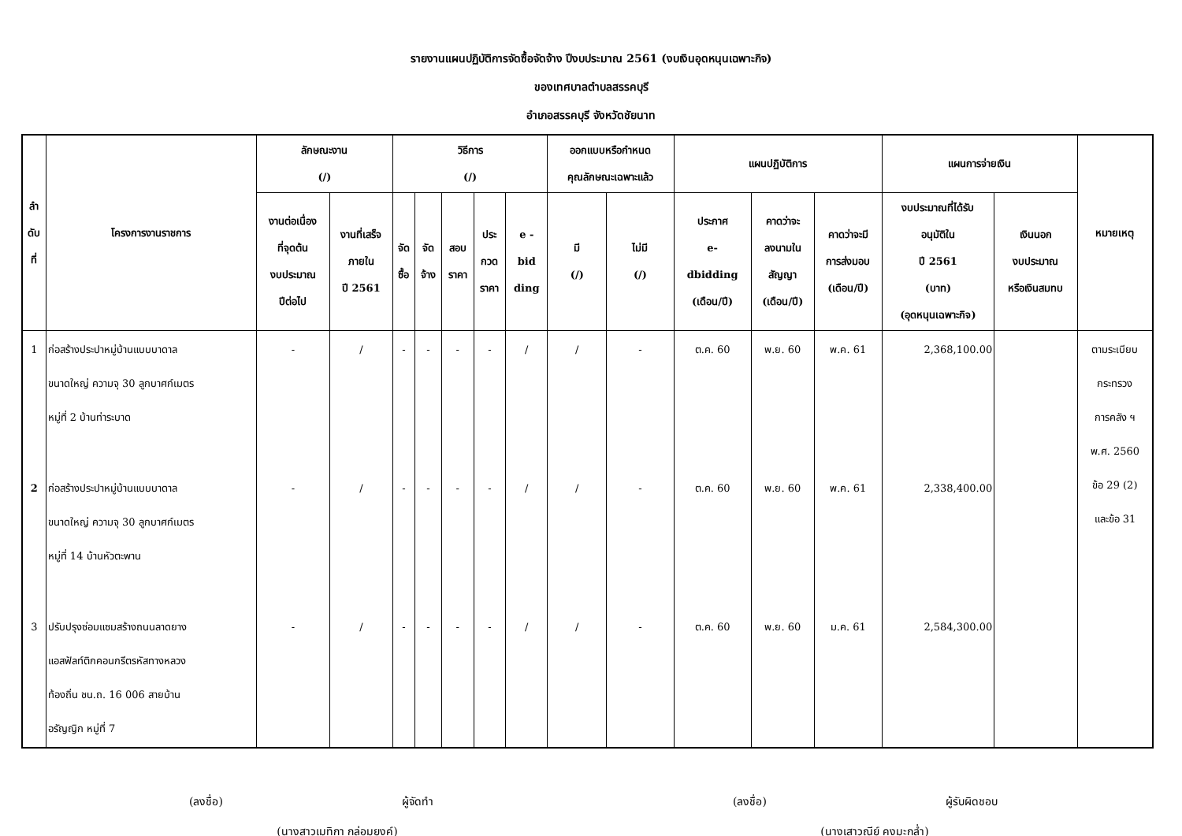รายงานแผนปฏิบัติการจัดซื้อจัดจ้าง ปีงบประมาณ 2561 (งบเงินอุดหนุนเฉพาะกิจ)
ของเทศบาลตำบลสรรคบุรี
อำเภอสรรคบุรี จังหวัดชัยนาท
| ลำ ดับ ที่ | โครงการงานราชการ | ลักษณะงาน (/) | | วิธีการ (/) | | | | | ออกแบบหรือกำหนด คุณลักษณะเฉพาะแล้ว | | แผนปฏิบัติการ | | | แผนการจ่ายเงิน | | หมายเหตุ |
| --- | --- | --- | --- | --- | --- | --- | --- | --- | --- | --- | --- | --- | --- | --- | --- | --- |
| | | งานต่อเนื่อง ที่จุดต้น งบประมาณ ปีต่อไป | งานที่เสร็จ ภายใน ปี 2561 | จัด ซื้อ | จัด จ้าง | สอบ ราคา | ประ กวด ราคา | e - bid ding | มี (/) | ไม่มี (/) | ประกาศ e- dbidding (เดือน/ปี) | คาดว่าจะ ลงนามใน สัญญา (เดือน/ปี) | คาดว่าจะมี การส่งมอบ (เดือน/ปี) | งบประมาณที่ได้รับ อนุมัติใน ปี 2561 (บาท) (อุดหนุนเฉพาะกิจ) | เงินนอก งบประมาณ หรือเงินสมทบ | |
| 1 | ก่อสร้างประปาหมู่บ้านแบบบาดาล ขนาดใหญ่ ความจุ 30 ลูกบาศก์เมตร หมู่ที่ 2 บ้านท่าระบาด | - | / | - | - | - | - | / | / | - | ต.ค. 60 | พ.ย. 60 | พ.ค. 61 | 2,368,100.00 | | ตามระเบียบ กระทรวง การคลัง ฯ พ.ศ. 2560 ข้อ 29 (2) และข้อ 31 |
| 2 | ก่อสร้างประปาหมู่บ้านแบบบาดาล ขนาดใหญ่ ความจุ 30 ลูกบาศก์เมตร หมู่ที่ 14 บ้านหัวตะพาน | - | / | - | - | - | - | / | / | - | ต.ค. 60 | พ.ย. 60 | พ.ค. 61 | 2,338,400.00 | | |
| 3 | ปรับปรุงซ่อมแซมสร้างถนนลาดยาง แอสฟัลท์ติกคอนกรีตรหัสทางหลวง ท้องถิ่น ชน.ถ. 16 006 สายบ้าน อรัญญิก หมู่ที่ 7 | - | / | - | - | - | - | / | / | - | ต.ค. 60 | พ.ย. 60 | ม.ค. 61 | 2,584,300.00 | | |
(ลงชื่อ) ผู้จัดทำ
(นางสาวเมทิกา กล่อมยงค์)
(ลงชื่อ) ผู้รับผิดชอบ
(นางเสาวณีย์ คงมะกล่ำ)